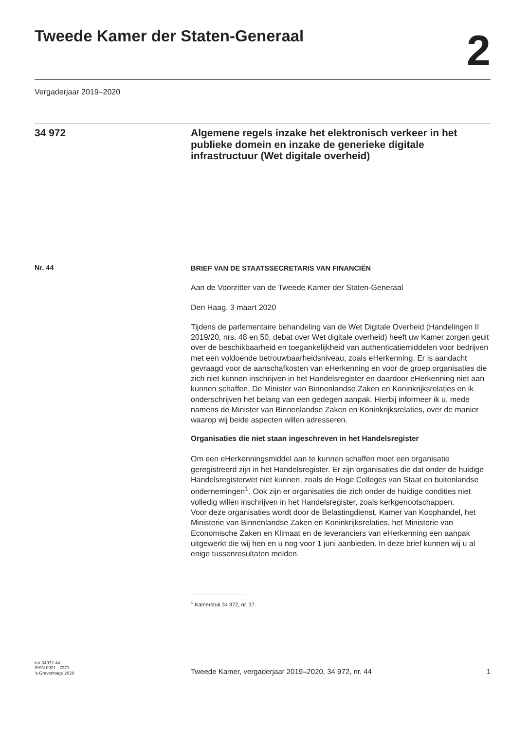Tweede Kamer der Staten-Generaal
2
Vergaderjaar 2019–2020
34 972
Algemene regels inzake het elektronisch verkeer in het publieke domein en inzake de generieke digitale infrastructuur (Wet digitale overheid)
Nr. 44
BRIEF VAN DE STAATSSECRETARIS VAN FINANCIËN
Aan de Voorzitter van de Tweede Kamer der Staten-Generaal
Den Haag, 3 maart 2020
Tijdens de parlementaire behandeling van de Wet Digitale Overheid (Handelingen II 2019/20, nrs. 48 en 50, debat over Wet digitale overheid) heeft uw Kamer zorgen geuit over de beschikbaarheid en toegankelijkheid van authenticatiemiddelen voor bedrijven met een voldoende betrouwbaarheidsniveau, zoals eHerkenning. Er is aandacht gevraagd voor de aanschafkosten van eHerkenning en voor de groep organisaties die zich niet kunnen inschrijven in het Handelsregister en daardoor eHerkenning niet aan kunnen schaffen. De Minister van Binnenlandse Zaken en Koninkrijksrelaties en ik onderschrijven het belang van een gedegen aanpak. Hierbij informeer ik u, mede namens de Minister van Binnenlandse Zaken en Koninkrijksrelaties, over de manier waarop wij beide aspecten willen adresseren.
Organisaties die niet staan ingeschreven in het Handelsregister
Om een eHerkenningsmiddel aan te kunnen schaffen moet een organisatie geregistreerd zijn in het Handelsregister. Er zijn organisaties die dat onder de huidige Handelsregisterwet niet kunnen, zoals de Hoge Colleges van Staat en buitenlandse ondernemingen<sup>1</sup>. Ook zijn er organisaties die zich onder de huidige condities niet volledig willen inschrijven in het Handelsregister, zoals kerkgenootschappen.
Voor deze organisaties wordt door de Belastingdienst, Kamer van Koophandel, het Ministerie van Binnenlandse Zaken en Koninkrijksrelaties, het Ministerie van Economische Zaken en Klimaat en de leveranciers van eHerkenning een aanpak uitgewerkt die wij hen en u nog voor 1 juni aanbieden. In deze brief kunnen wij u al enige tussenresultaten melden.
<sup>1</sup> Kamerstuk 34 972, nr. 37.
kst-34972-44
ISSN 0921 - 7371
’s-Gravenhage 2020
Tweede Kamer, vergaderjaar 2019–2020, 34 972, nr. 44 1